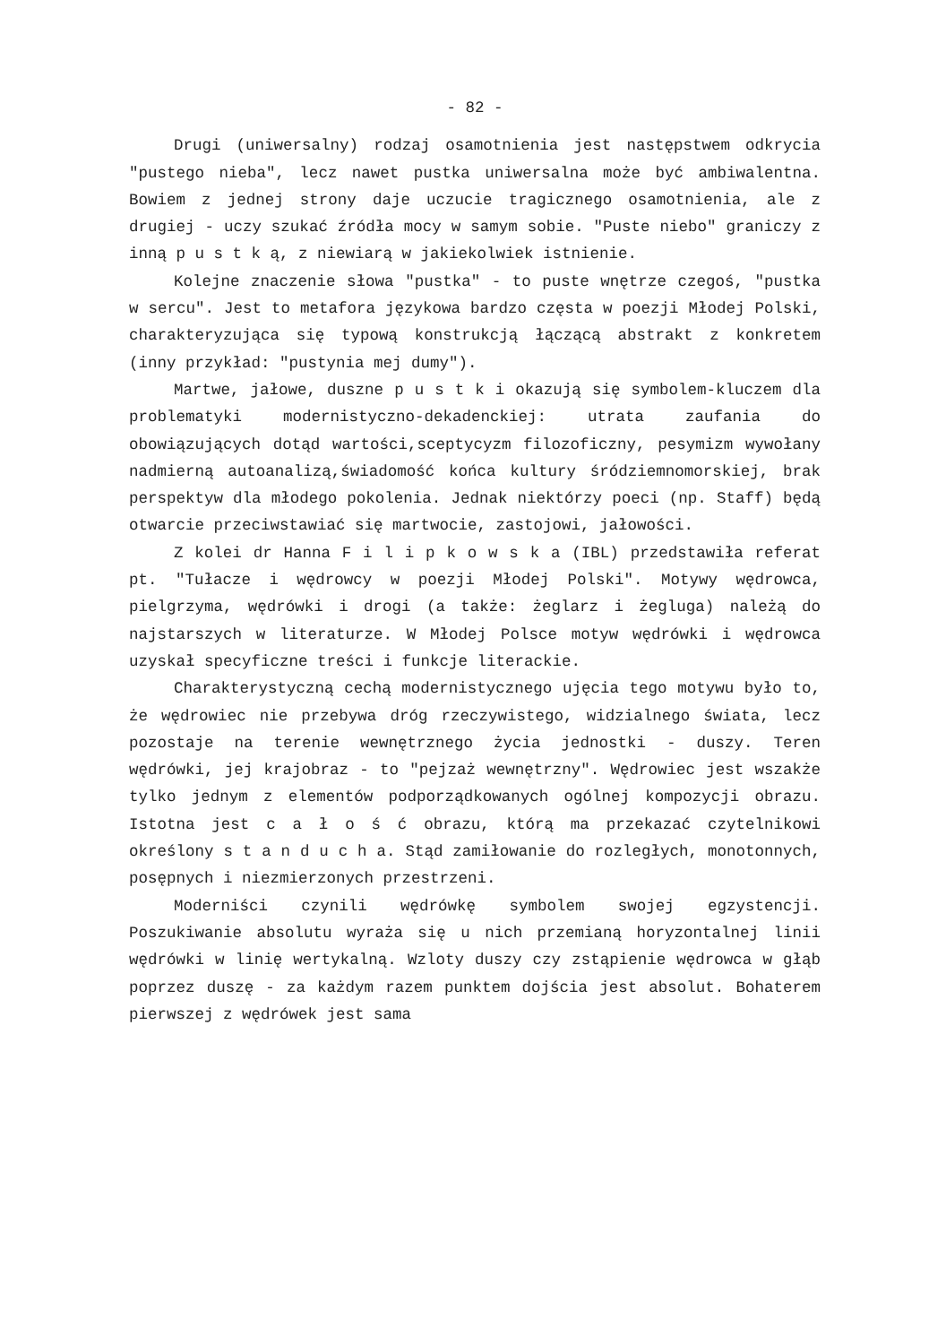- 82 -
Drugi (uniwersalny) rodzaj osamotnienia jest następstwem odkrycia "pustego nieba", lecz nawet pustka uniwersalna może być ambiwalentna. Bowiem z jednej strony daje uczucie tragicznego osamotnienia, ale z drugiej - uczy szukać źródła mocy w samym sobie. "Puste niebo" graniczy z inną p u s t k ą, z niewiarą w jakiekolwiek istnienie.
Kolejne znaczenie słowa "pustka" - to puste wnętrze czegoś, "pustka w sercu". Jest to metafora językowa bardzo częsta w poezji Młodej Polski, charakteryzująca się typową konstrukcją łączącą abstrakt z konkretem (inny przykład: "pustynia mej dumy").
Martwe, jałowe, duszne p u s t k i okazują się symbolem-kluczem dla problematyki modernistyczno-dekadenckiej: utrata zaufania do obowiązujących dotąd wartości,sceptycyzm filozoficzny, pesymizm wywołany nadmierną autoanalizą,świadomość końca kultury śródziemnomorskiej, brak perspektyw dla młodego pokolenia. Jednak niektórzy poeci (np. Staff) będą otwarcie przeciwstawiać się martwocie, zastojowi, jałowości.
Z kolei dr Hanna F i l i p k o w s k a (IBL) przedstawiła referat pt. "Tułacze i wędrowcy w poezji Młodej Polski". Motywy wędrowca, pielgrzyma, wędrówki i drogi (a także: żeglarz i żegluga) należą do najstarszych w literaturze. W Młodej Polsce motyw wędrówki i wędrowca uzyskał specyficzne treści i funkcje literackie.
Charakterystyczną cechą modernistycznego ujęcia tego motywu było to, że wędrowiec nie przebywa dróg rzeczywistego, widzialnego świata, lecz pozostaje na terenie wewnętrznego życia jednostki - duszy. Teren wędrówki, jej krajobraz - to "pejzaż wewnętrzny". Wędrowiec jest wszakże tylko jednym z elementów podporządkowanych ogólnej kompozycji obrazu. Istotna jest c a ł o ś ć obrazu, którą ma przekazać czytelnikowi określony s t a n d u c h a. Stąd zamiłowanie do rozległych, monotonnych, posępnych i niezmierzonych przestrzeni.
Moderniści czynili wędrówkę symbolem swojej egzystencji. Poszukiwanie absolutu wyraża się u nich przemianą horyzontalnej linii wędrówki w linię wertykalną. Wzloty duszy czy zstąpienie wędrowca w głąb poprzez duszę - za każdym razem punktem dojścia jest absolut. Bohaterem pierwszej z wędrówek jest sama